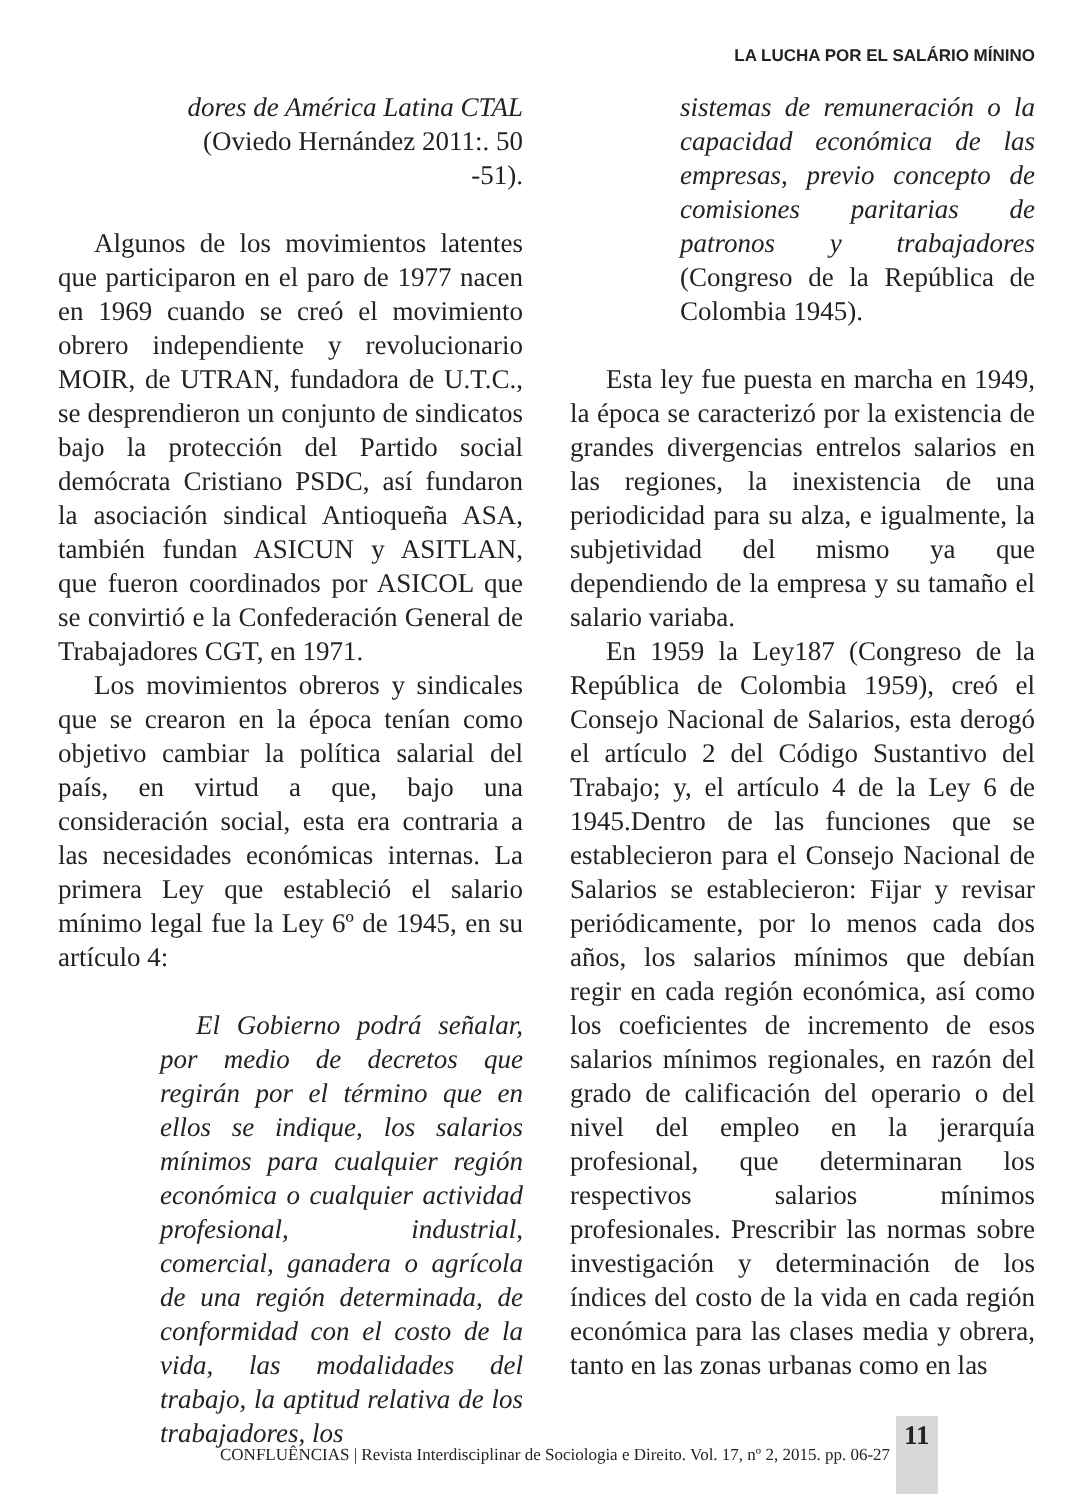LA LUCHA POR EL SALÁRIO MÍNINO
dores de América Latina CTAL
(Oviedo Hernández 2011:. 50 -51).
Algunos de los movimientos latentes que participaron en el paro de 1977 nacen en 1969 cuando se creó el movimiento obrero independiente y revolucionario MOIR, de UTRAN, fundadora de U.T.C., se desprendieron un conjunto de sindicatos bajo la protección del Partido social demócrata Cristiano PSDC, así fundaron la asociación sindical Antioqueña ASA, también fundan ASICUN y ASITLAN, que fueron coordinados por ASICOL que se convirtió e la Confederación General de Trabajadores CGT, en 1971.
Los movimientos obreros y sindicales que se crearon en la época tenían como objetivo cambiar la política salarial del país, en virtud a que, bajo una consideración social, esta era contraria a las necesidades económicas internas. La primera Ley que estableció el salario mínimo legal fue la Ley 6º de 1945, en su artículo 4:
El Gobierno podrá señalar, por medio de decretos que regirán por el término que en ellos se indique, los salarios mínimos para cualquier región económica o cualquier actividad profesional, industrial, comercial, ganadera o agrícola de una región determinada, de conformidad con el costo de la vida, las modalidades del trabajo, la aptitud relativa de los trabajadores, los
sistemas de remuneración o la capacidad económica de las empresas, previo concepto de comisiones paritarias de patronos y trabajadores (Congreso de la República de Colombia 1945).
Esta ley fue puesta en marcha en 1949, la época se caracterizó por la existencia de grandes divergencias entrelos salarios en las regiones, la inexistencia de una periodicidad para su alza, e igualmente, la subjetividad del mismo ya que dependiendo de la empresa y su tamaño el salario variaba.
En 1959 la Ley187 (Congreso de la República de Colombia 1959), creó el Consejo Nacional de Salarios, esta derogó el artículo 2 del Código Sustantivo del Trabajo; y, el artículo 4 de la Ley 6 de 1945.Dentro de las funciones que se establecieron para el Consejo Nacional de Salarios se establecieron: Fijar y revisar periódicamente, por lo menos cada dos años, los salarios mínimos que debían regir en cada región económica, así como los coeficientes de incremento de esos salarios mínimos regionales, en razón del grado de calificación del operario o del nivel del empleo en la jerarquía profesional, que determinaran los respectivos salarios mínimos profesionales. Prescribir las normas sobre investigación y determinación de los índices del costo de la vida en cada región económica para las clases media y obrera, tanto en las zonas urbanas como en las
CONFLUÊNCIAS | Revista Interdisciplinar de Sociologia e Direito. Vol. 17, nº 2, 2015. pp. 06-27 11